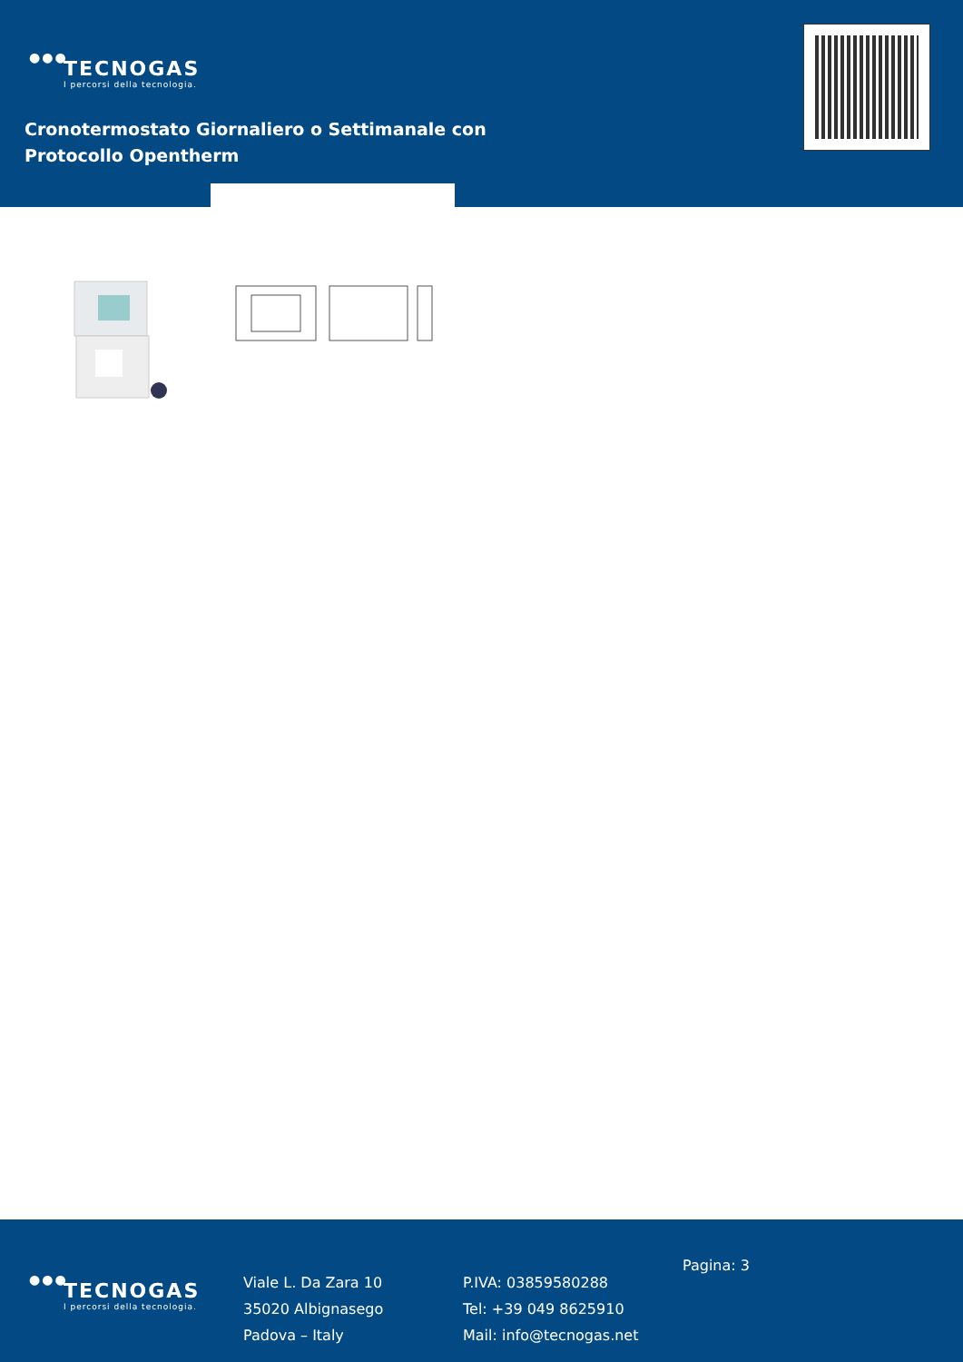●●●
TECNOGAS
I percorsi della tecnologia.
Cronotermostato Giornaliero o Settimanale con
Protocollo Opentherm
●●●
TECNOGAS
I percorsi della tecnologia.
Viale L. Da Zara 10
35020 Albignasego
Padova – Italy
P.IVA: 03859580288
Tel: +39 049 8625910
Mail: info@tecnogas.net
Pagina: 3